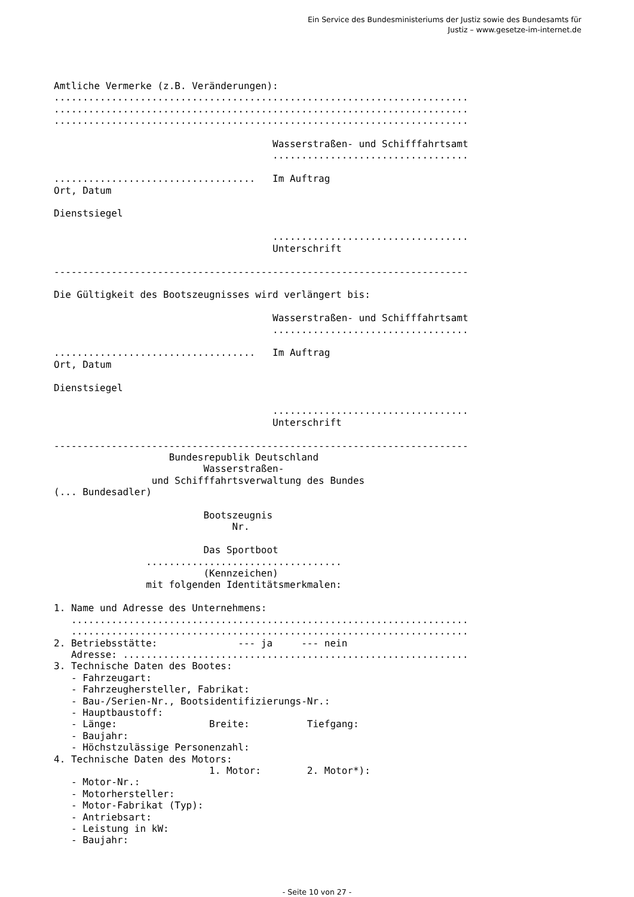Ein Service des Bundesministeriums der Justiz sowie des Bundesamts für
Justiz – www.gesetze-im-internet.de
Amtliche Vermerke (z.B. Veränderungen):
........................................................................
........................................................................
........................................................................

                                      Wasserstraßen- und Schifffahrtsamt
                                      ..................................

...................................   Im Auftrag
Ort, Datum

Dienstsiegel

                                      ..................................
                                      Unterschrift

------------------------------------------------------------------------

Die Gültigkeit des Bootszeugnisses wird verlängert bis:

                                      Wasserstraßen- und Schifffahrtsamt
                                      ..................................

...................................   Im Auftrag
Ort, Datum

Dienstsiegel

                                      ..................................
                                      Unterschrift

------------------------------------------------------------------------
                    Bundesrepublik Deutschland
                          Wasserstraßen-
                 und Schifffahrtsverwaltung des Bundes
(... Bundesadler)

                          Bootszeugnis
                               Nr.

                          Das Sportboot
                ..................................
                          (Kennzeichen)
                mit folgenden Identitätsmerkmalen:

1. Name und Adresse des Unternehmens:
   .....................................................................
   .....................................................................
2. Betriebsstätte:              --- ja     --- nein
   Adresse: ............................................................
3. Technische Daten des Bootes:
   - Fahrzeugart:
   - Fahrzeughersteller, Fabrikat:
   - Bau-/Serien-Nr., Bootsidentifizierungs-Nr.:
   - Hauptbaustoff:
   - Länge:                Breite:          Tiefgang:
   - Baujahr:
   - Höchstzulässige Personenzahl:
4. Technische Daten des Motors:
                           1. Motor:        2. Motor*):
   - Motor-Nr.:
   - Motorhersteller:
   - Motor-Fabrikat (Typ):
   - Antriebsart:
   - Leistung in kW:
   - Baujahr:
- Seite 10 von 27 -